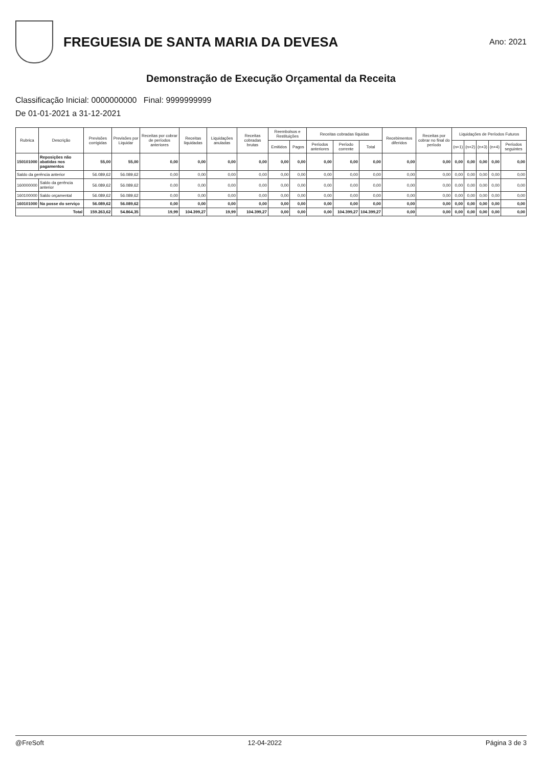FREGUESIA DE SANTA MARIA DA DEVESA
Ano: 2021
Demonstração de Execução Orçamental da Receita
Classificação Inicial: 0000000000 Final: 9999999999
De 01-01-2021 a 31-12-2021
| Rubrica | Descrição | Previsões corrigidas | Previsões por Liquidar | Receitas por cobrar de períodos anteriores | Receitas liquidadas | Liquidações anuladas | Receitas cobradas brutas | Reembolsos e Restituições | | Receitas cobradas líquidas | | | Recebimentos diferidos | Receitas por cobrar no final do período | Liquidações de Períodos Futuros | | | | |
| --- | --- | --- | --- | --- | --- | --- | --- | --- | --- | --- | --- | --- | --- | --- | --- | --- | --- | --- | --- |
| | | | | | | | | Emitidos | Pagos | Períodos anteriores | Período corrente | Total | | | (n+1) | (n+2) | (n+3) | (n+4) | Períodos seguintes |
| 150101000 | Reposições não abatidas nos pagamentos | 55,00 | 55,00 | 0,00 | 0,00 | 0,00 | 0,00 | 0,00 | 0,00 | 0,00 | 0,00 | 0,00 | 0,00 | 0,00 | 0,00 | 0,00 | 0,00 | 0,00 | 0,00 |
| Saldo da gerência anterior | | 56.089,62 | 56.089,62 | 0,00 | 0,00 | 0,00 | 0,00 | 0,00 | 0,00 | 0,00 | 0,00 | 0,00 | 0,00 | 0,00 | 0,00 | 0,00 | 0,00 | 0,00 | 0,00 |
| 160000000 | Saldo da gerência anterior | 56.089,62 | 56.089,62 | 0,00 | 0,00 | 0,00 | 0,00 | 0,00 | 0,00 | 0,00 | 0,00 | 0,00 | 0,00 | 0,00 | 0,00 | 0,00 | 0,00 | 0,00 | 0,00 |
| 160100000 | Saldo orçamental | 56.089,62 | 56.089,62 | 0,00 | 0,00 | 0,00 | 0,00 | 0,00 | 0,00 | 0,00 | 0,00 | 0,00 | 0,00 | 0,00 | 0,00 | 0,00 | 0,00 | 0,00 | 0,00 |
| 160101000 | Na posse do serviço | 56.089,62 | 56.089,62 | 0,00 | 0,00 | 0,00 | 0,00 | 0,00 | 0,00 | 0,00 | 0,00 | 0,00 | 0,00 | 0,00 | 0,00 | 0,00 | 0,00 | 0,00 | 0,00 |
| Total | | 159.263,62 | 54.864,35 | 19,99 | 104.399,27 | 19,99 | 104.399,27 | 0,00 | 0,00 | 0,00 | 104.399,27 | 104.399,27 | 0,00 | 0,00 | 0,00 | 0,00 | 0,00 | 0,00 | 0,00 |
@FreSoft 12-04-2022 Página 3 de 3